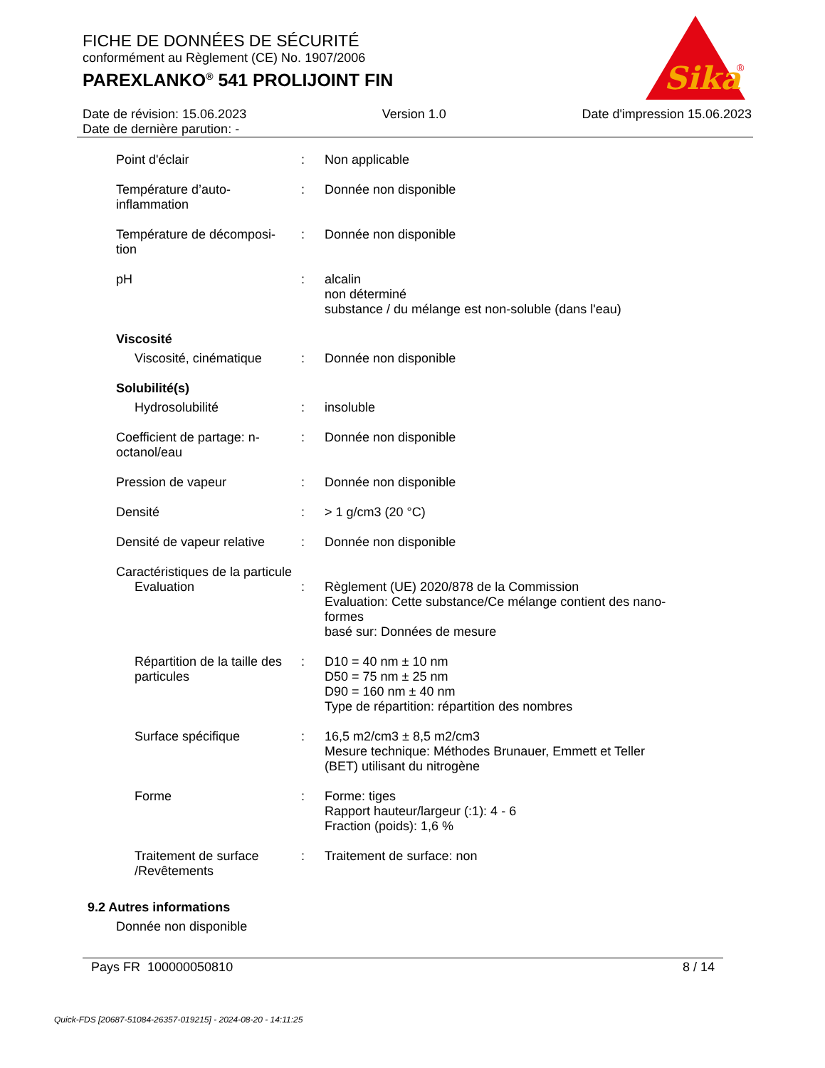FICHE DE DONNÉES DE SÉCURITÉ
conformément au Règlement (CE) No. 1907/2006
PAREXLANKO<sup>®</sup> 541 PROLIJOINT FIN
Sika
®
Date de révision: 15.06.2023 Version 1.0 Date d'impression 15.06.2023
Date de dernière parution: -
Point d'éclair : Non applicable
Température d’auto-
inflammation
: Donnée non disponible
Température de décomposi-
tion
: Donnée non disponible
pH : alcalin
non déterminé
substance / du mélange est non-soluble (dans l'eau)
Viscosité
Viscosité, cinématique
: Donnée non disponible
Solubilité(s)
Hydrosolubilité : insoluble
Coefficient de partage: n-
octanol/eau
: Donnée non disponible
Pression de vapeur : Donnée non disponible
Densité : > 1 g/cm3 (20 °C)
Densité de vapeur relative
: Donnée non disponible
Caractéristiques de la particule
Evaluation : Règlement (UE) 2020/878 de la Commission
Evaluation: Cette substance/Ce mélange contient des nano-
formes
basé sur: Données de mesure
Répartition de la taille des particules
: D10 = 40 nm ± 10 nm
D50 = 75 nm ± 25 nm
D90 = 160 nm ± 40 nm
Type de répartition: répartition des nombres
Surface spécifique : 16,5 m2/cm3 ± 8,5 m2/cm3
Mesure technique: Méthodes Brunauer, Emmett et Teller
(BET) utilisant du nitrogène
Forme : Forme: tiges
Rapport hauteur/largeur (:1): 4 - 6
Fraction (poids): 1,6 %
Traitement de surface
/Revêtements
: Traitement de surface: non
9.2 Autres informations
Donnée non disponible
Pays FR 100000050810 8 / 14
Quick-FDS [20687-51084-26357-019215] - 2024-08-20 - 14:11:25